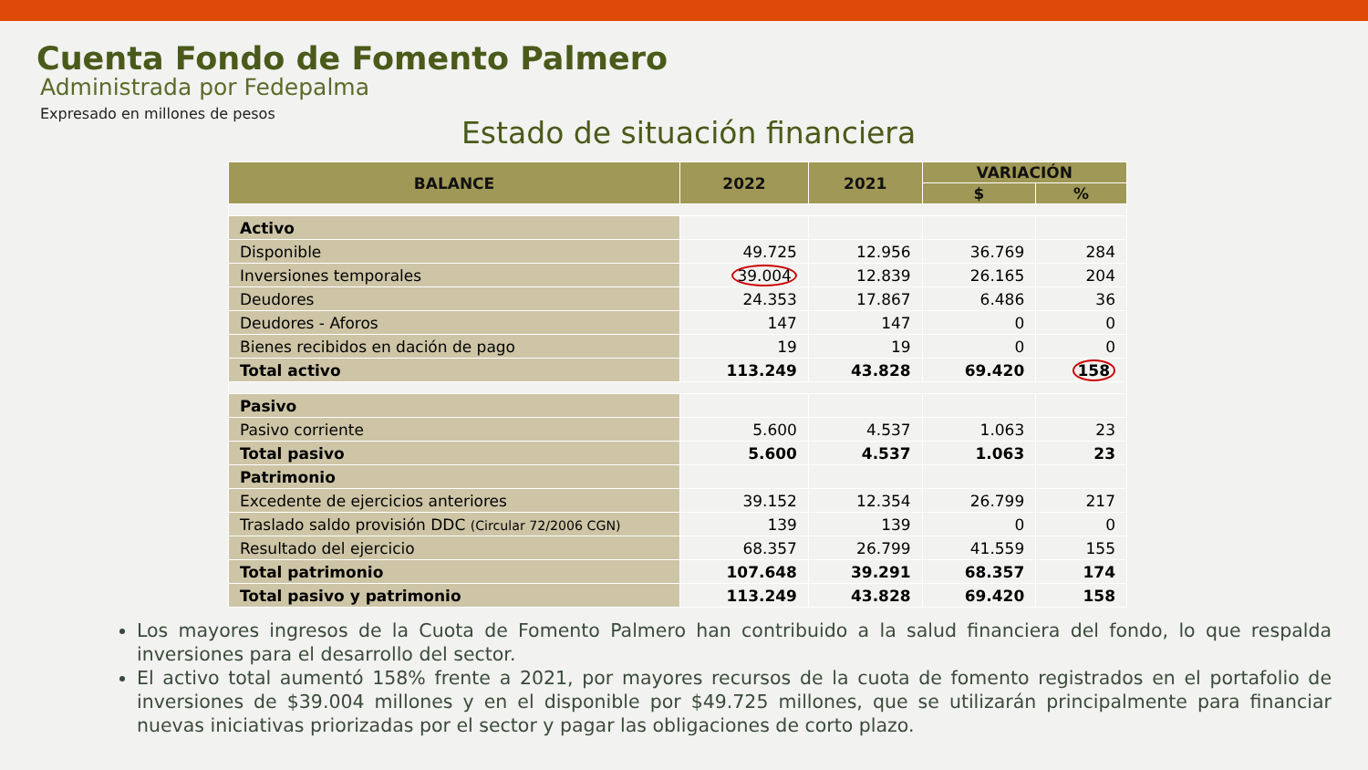Cuenta Fondo de Fomento Palmero
Administrada por Fedepalma
Expresado en millones de pesos
Estado de situación financiera
| BALANCE | 2022 | 2021 | VARIACIÓN | |
| --- | --- | --- | --- | --- |
| | | | $ | % |
| Activo | | | | |
| Disponible | 49.725 | 12.956 | 36.769 | 284 |
| Inversiones temporales | 39.004 | 12.839 | 26.165 | 204 |
| Deudores | 24.353 | 17.867 | 6.486 | 36 |
| Deudores - Aforos | 147 | 147 | 0 | 0 |
| Bienes recibidos en dación de pago | 19 | 19 | 0 | 0 |
| Total activo | 113.249 | 43.828 | 69.420 | 158 |
| Pasivo | | | | |
| Pasivo corriente | 5.600 | 4.537 | 1.063 | 23 |
| Total pasivo | 5.600 | 4.537 | 1.063 | 23 |
| Patrimonio | | | | |
| Excedente de ejercicios anteriores | 39.152 | 12.354 | 26.799 | 217 |
| Traslado saldo provisión DDC (Circular 72/2006 CGN) | 139 | 139 | 0 | 0 |
| Resultado del ejercicio | 68.357 | 26.799 | 41.559 | 155 |
| Total patrimonio | 107.648 | 39.291 | 68.357 | 174 |
| Total pasivo y patrimonio | 113.249 | 43.828 | 69.420 | 158 |
Los mayores ingresos de la Cuota de Fomento Palmero han contribuido a la salud financiera del fondo, lo que respalda inversiones para el desarrollo del sector.
El activo total aumentó 158% frente a 2021, por mayores recursos de la cuota de fomento registrados en el portafolio de inversiones de $39.004 millones y en el disponible por $49.725 millones, que se utilizarán principalmente para financiar nuevas iniciativas priorizadas por el sector y pagar las obligaciones de corto plazo.